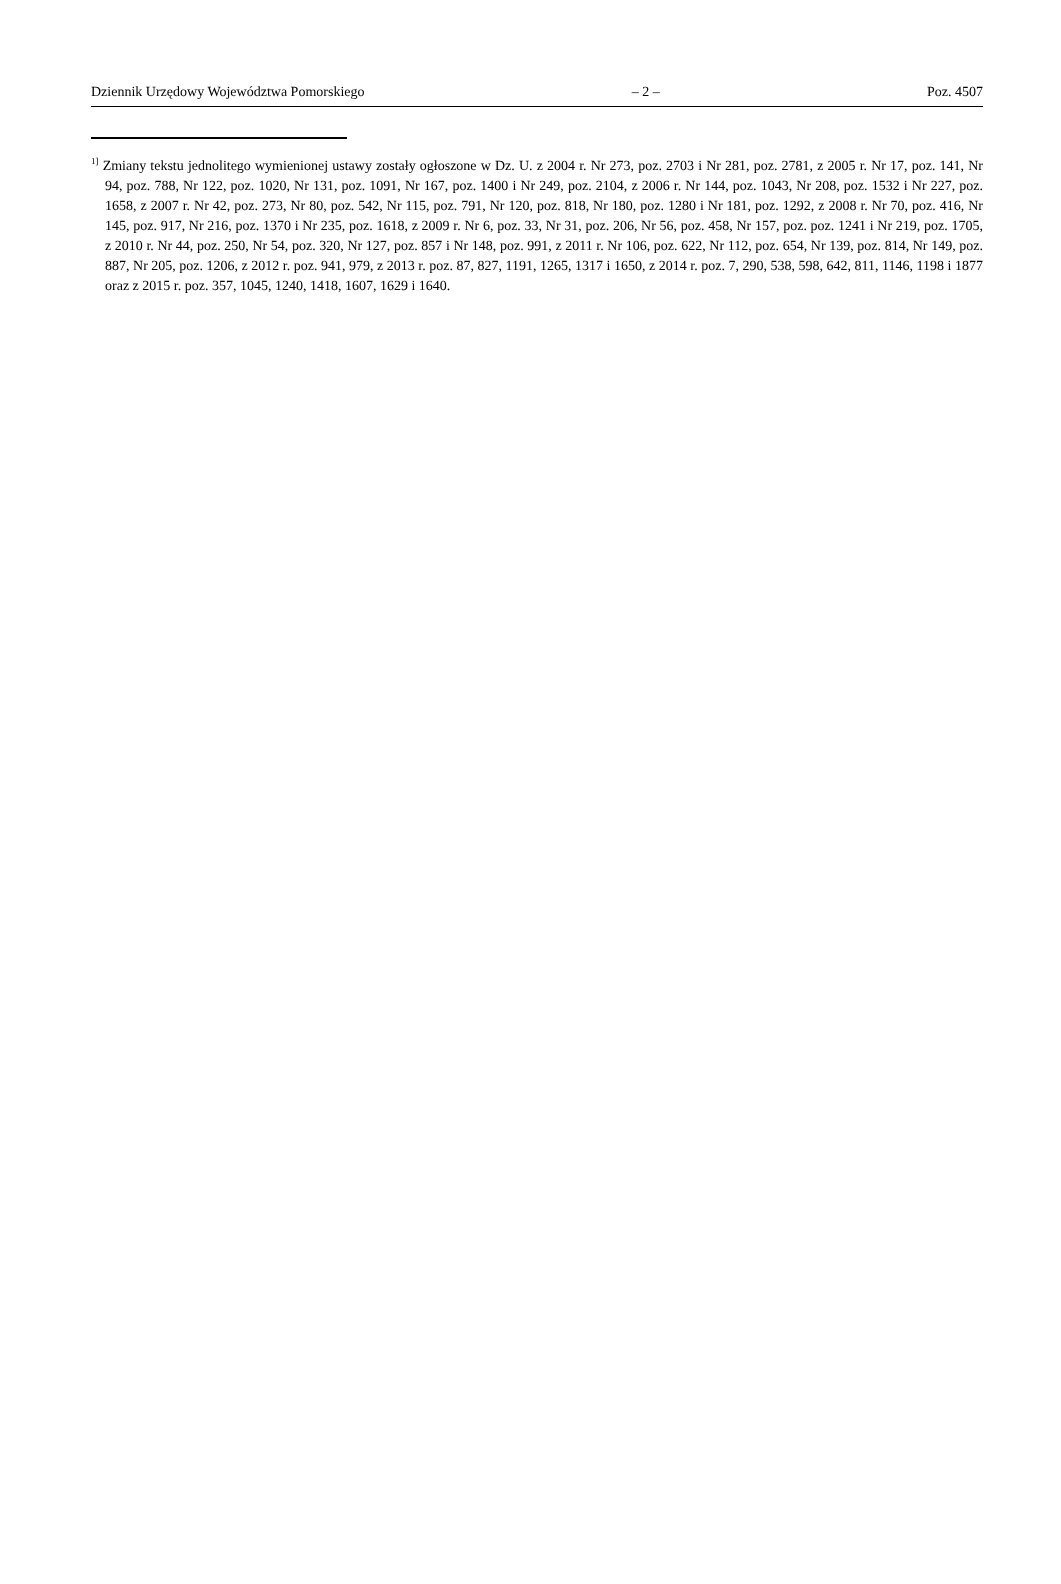Dziennik Urzędowy Województwa Pomorskiego – 2 – Poz. 4507
<sup>1]</sup> Zmiany tekstu jednolitego wymienionej ustawy zostały ogłoszone w Dz. U. z 2004 r. Nr 273, poz. 2703 i Nr 281, poz. 2781, z 2005 r. Nr 17, poz. 141, Nr 94, poz. 788, Nr 122, poz. 1020, Nr 131, poz. 1091, Nr 167, poz. 1400 i Nr 249, poz. 2104, z 2006 r. Nr 144, poz. 1043, Nr 208, poz. 1532 i Nr 227, poz. 1658, z 2007 r. Nr 42, poz. 273, Nr 80, poz. 542, Nr 115, poz. 791, Nr 120, poz. 818, Nr 180, poz. 1280 i Nr 181, poz. 1292, z 2008 r. Nr 70, poz. 416, Nr 145, poz. 917, Nr 216, poz. 1370 i Nr 235, poz. 1618, z 2009 r. Nr 6, poz. 33, Nr 31, poz. 206, Nr 56, poz. 458, Nr 157, poz. poz. 1241 i Nr 219, poz. 1705, z 2010 r. Nr 44, poz. 250, Nr 54, poz. 320, Nr 127, poz. 857 i Nr 148, poz. 991, z 2011 r. Nr 106, poz. 622, Nr 112, poz. 654, Nr 139, poz. 814, Nr 149, poz. 887, Nr 205, poz. 1206, z 2012 r. poz. 941, 979, z 2013 r. poz. 87, 827, 1191, 1265, 1317 i 1650, z 2014 r. poz. 7, 290, 538, 598, 642, 811, 1146, 1198 i 1877 oraz z 2015 r. poz. 357, 1045, 1240, 1418, 1607, 1629 i 1640.